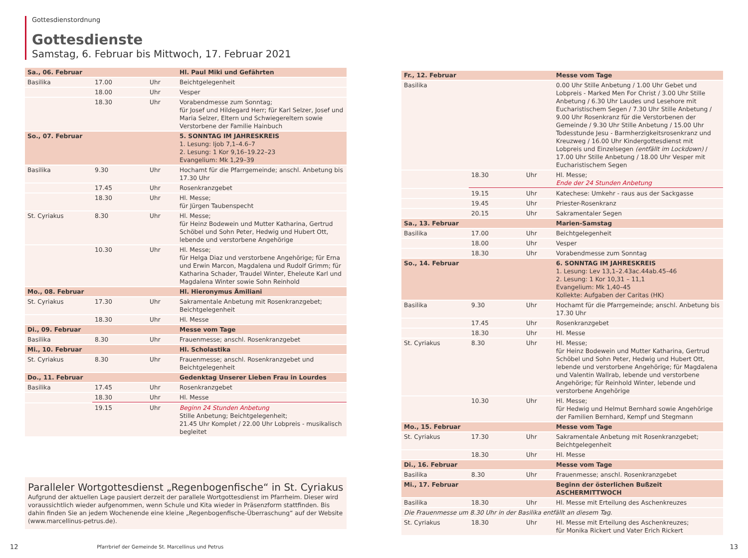Gottesdienstordnung
Gottesdienste
Samstag, 6. Februar bis Mittwoch, 17. Februar 2021
| Sa., 06. Februar | | | Hl. Paul Miki und Gefährten |
| Basilika | 17.00 | Uhr | Beichtgelegenheit |
| | 18.00 | Uhr | Vesper |
| | 18.30 | Uhr | Vorabendmesse zum Sonntag; für Josef und Hildegard Herr; für Karl Selzer, Josef und Maria Selzer, Eltern und Schwiegereltern sowie Verstorbene der Familie Hainbuch |
| So., 07. Februar | | | 5. SONNTAG IM JAHRESKREIS 1. Lesung: Ijob 7,1–4.6–7 2. Lesung: 1 Kor 9,16–19.22–23 Evangelium: Mk 1,29–39 |
| Basilika | 9.30 | Uhr | Hochamt für die Pfarrgemeinde; anschl. Anbetung bis 17.30 Uhr |
| | 17.45 | Uhr | Rosenkranzgebet |
| | 18.30 | Uhr | Hl. Messe; für Jürgen Taubenspecht |
| St. Cyriakus | 8.30 | Uhr | Hl. Messe; für Heinz Bodewein und Mutter Katharina, Gertrud Schöbel und Sohn Peter, Hedwig und Hubert Ott, lebende und verstorbene Angehörige |
| | 10.30 | Uhr | Hl. Messe; für Helga Diaz und verstorbene Angehörige; für Erna und Erwin Marcon, Magdalena und Rudolf Grimm; für Katharina Schader, Traudel Winter, Eheleute Karl und Magdalena Winter sowie Sohn Reinhold |
| Mo., 08. Februar | | | Hl. Hieronymus Ämiliani |
| St. Cyriakus | 17.30 | Uhr | Sakramentale Anbetung mit Rosenkranzgebet; Beichtgelegenheit |
| | 18.30 | Uhr | Hl. Messe |
| Di., 09. Februar | | | Messe vom Tage |
| Basilika | 8.30 | Uhr | Frauenmesse; anschl. Rosenkranzgebet |
| Mi., 10. Februar | | | Hl. Scholastika |
| St. Cyriakus | 8.30 | Uhr | Frauenmesse; anschl. Rosenkranzgebet und Beichtgelegenheit |
| Do., 11. Februar | | | Gedenktag Unserer Lieben Frau in Lourdes |
| Basilika | 17.45 | Uhr | Rosenkranzgebet |
| | 18.30 | Uhr | Hl. Messe |
| | 19.15 | Uhr | Beginn 24 Stunden Anbetung Stille Anbetung; Beichtgelegenheit; 21.45 Uhr Komplet / 22.00 Uhr Lobpreis - musikalisch begleitet |
Paralleler Wortgottesdienst „Regenbogenfische“ in St. Cyriakus
Aufgrund der aktuellen Lage pausiert derzeit der parallele Wortgottesdienst im Pfarrheim. Dieser wird voraussichtlich wieder aufgenommen, wenn Schule und Kita wieder in Präsenzform stattfinden. Bis dahin finden Sie an jedem Wochenende eine kleine „Regenbogenfische-Überraschung“ auf der Website (www.marcellinus-petrus.de).
| Fr., 12. Februar | | | Messe vom Tage |
| Basilika | | | 0.00 Uhr Stille Anbetung / 1.00 Uhr Gebet und Lobpreis - Marked Men For Christ / 3.00 Uhr Stille Anbetung / 6.30 Uhr Laudes und Lesehore mit Eucharistischem Segen / 7.30 Uhr Stille Anbetung / 9.00 Uhr Rosenkranz für die Verstorbenen der Gemeinde / 9.30 Uhr Stille Anbetung / 15.00 Uhr Todesstunde Jesu - Barmherzigkeitsrosenkranz und Kreuzweg / 16.00 Uhr Kindergottesdienst mit Lobpreis und Einzelsegen (entfällt im Lockdown) / 17.00 Uhr Stille Anbetung / 18.00 Uhr Vesper mit Eucharistischem Segen |
| | 18.30 | Uhr | Hl. Messe; Ende der 24 Stunden Anbetung |
| | 19.15 | Uhr | Katechese: Umkehr - raus aus der Sackgasse |
| | 19.45 | Uhr | Priester-Rosenkranz |
| | 20.15 | Uhr | Sakramentaler Segen |
| Sa., 13. Februar | | | Marien-Samstag |
| Basilika | 17.00 | Uhr | Beichtgelegenheit |
| | 18.00 | Uhr | Vesper |
| | 18.30 | Uhr | Vorabendmesse zum Sonntag |
| So., 14. Februar | | | 6. SONNTAG IM JAHRESKREIS 1. Lesung: Lev 13,1–2.43ac.44ab.45–46 2. Lesung: 1 Kor 10,31 – 11,1 Evangelium: Mk 1,40–45 Kollekte: Aufgaben der Caritas (HK) |
| Basilika | 9.30 | Uhr | Hochamt für die Pfarrgemeinde; anschl. Anbetung bis 17.30 Uhr |
| | 17.45 | Uhr | Rosenkranzgebet |
| | 18.30 | Uhr | Hl. Messe |
| St. Cyriakus | 8.30 | Uhr | Hl. Messe; für Heinz Bodewein und Mutter Katharina, Gertrud Schöbel und Sohn Peter, Hedwig und Hubert Ott, lebende und verstorbene Angehörige; für Magdalena und Valentin Wallrab, lebende und verstorbene Angehörige; für Reinhold Winter, lebende und verstorbene Angehörige |
| | 10.30 | Uhr | Hl. Messe; für Hedwig und Helmut Bernhard sowie Angehörige der Familien Bernhard, Kempf und Stegmann |
| Mo., 15. Februar | | | Messe vom Tage |
| St. Cyriakus | 17.30 | Uhr | Sakramentale Anbetung mit Rosenkranzgebet; Beichtgelegenheit |
| | 18.30 | Uhr | Hl. Messe |
| Di., 16. Februar | | | Messe vom Tage |
| Basilika | 8.30 | Uhr | Frauenmesse; anschl. Rosenkranzgebet |
| Mi., 17. Februar | | | Beginn der österlichen Bußzeit ASCHERMITTWOCH |
| Basilika | 18.30 | Uhr | Hl. Messe mit Erteilung des Aschenkreuzes |
| Die Frauenmesse um 8.30 Uhr in der Basilika entfällt an diesem Tag. | | | |
| St. Cyriakus | 18.30 | Uhr | Hl. Messe mit Erteilung des Aschenkreuzes; für Monika Rickert und Vater Erich Rickert |
12 Pfarrbrief der Gemeinde St. Marcellinus und Petrus 13